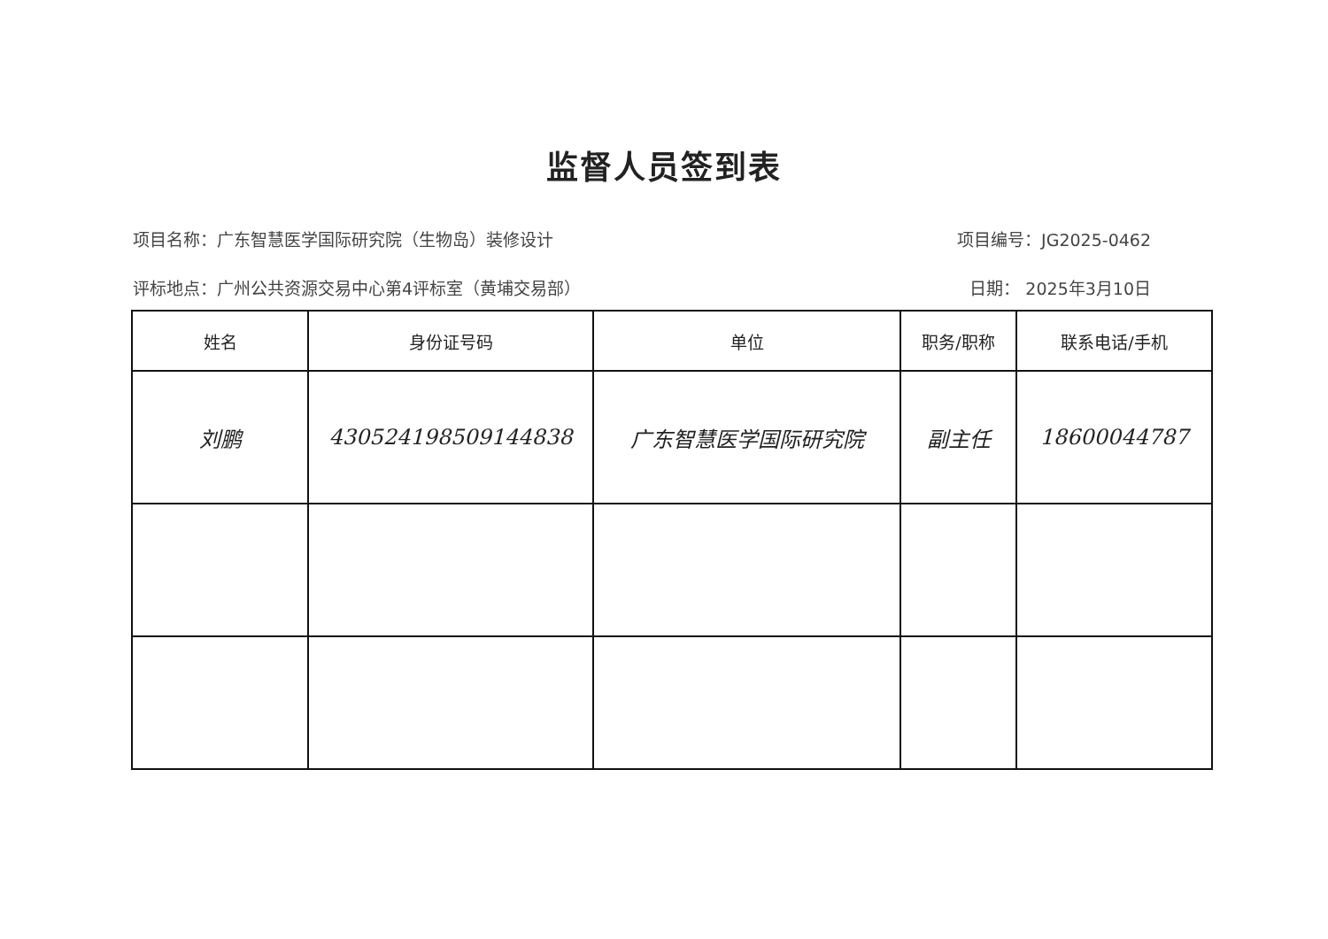监督人员签到表
项目名称：广东智慧医学国际研究院（生物岛）装修设计 项目编号：JG2025-0462
评标地点：广州公共资源交易中心第4评标室（黄埔交易部） 日期： 2025年3月10日
| 姓名 | 身份证号码 | 单位 | 职务/职称 | 联系电话/手机 |
| --- | --- | --- | --- | --- |
| 刘鹏 | 430524198509144838 | 广东智慧医学国际研究院 | 副主任 | 18600044787 |